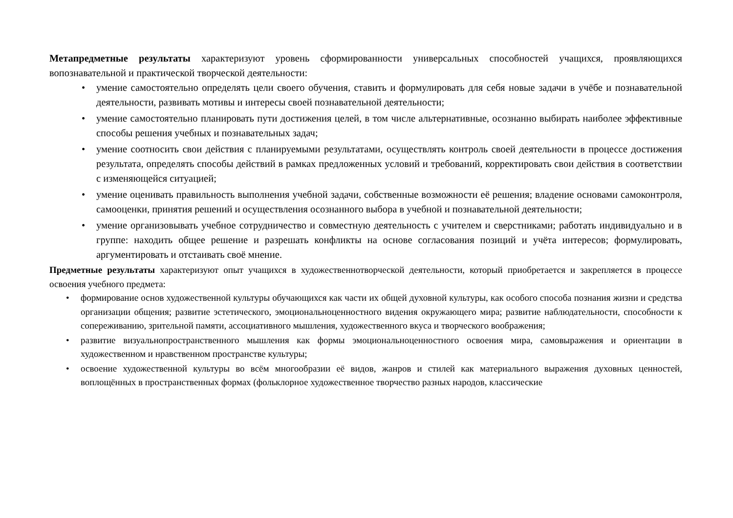Метапредметные результаты характеризуют уровень сформированности универсальных способностей учащихся, проявляющихся вопознавательной и практической творческой деятельности:
• умение самостоятельно определять цели своего обучения, ставить и формулировать для себя новые задачи в учёбе и познавательной деятельности, развивать мотивы и интересы своей познавательной деятельности;
• умение самостоятельно планировать пути достижения целей, в том числе альтернативные, осознанно выбирать наиболее эффективные способы решения учебных и познавательных задач;
• умение соотносить свои действия с планируемыми результатами, осуществлять контроль своей деятельности в процессе достижения результата, определять способы действий в рамках предложенных условий и требований, корректировать свои действия в соответствии с изменяющейся ситуацией;
• умение оценивать правильность выполнения учебной задачи, собственные возможности её решения; владение основами самоконтроля, самооценки, принятия решений и осуществления осознанного выбора в учебной и познавательной деятельности;
• умение организовывать учебное сотрудничество и совместную деятельность с учителем и сверстниками; работать индивидуально и в группе: находить общее решение и разрешать конфликты на основе согласования позиций и учёта интересов; формулировать, аргументировать и отстаивать своё мнение.
Предметные результаты характеризуют опыт учащихся в художественнотворческой деятельности, который приобретается и закрепляется в процессе освоения учебного предмета:
• формирование основ художественной культуры обучающихся как части их общей духовной культуры, как особого способа познания жизни и средства организации общения; развитие эстетического, эмоциональноценностного видения окружающего мира; развитие наблюдательности, способности к сопереживанию, зрительной памяти, ассоциативного мышления, художественного вкуса и творческого воображения;
• развитие визуальнопространственного мышления как формы эмоциональноценностного освоения мира, самовыражения и ориентации в художественном и нравственном пространстве культуры;
• освоение художественной культуры во всём многообразии её видов, жанров и стилей как материального выражения духовных ценностей, воплощённых в пространственных формах (фольклорное художественное творчество разных народов, классические